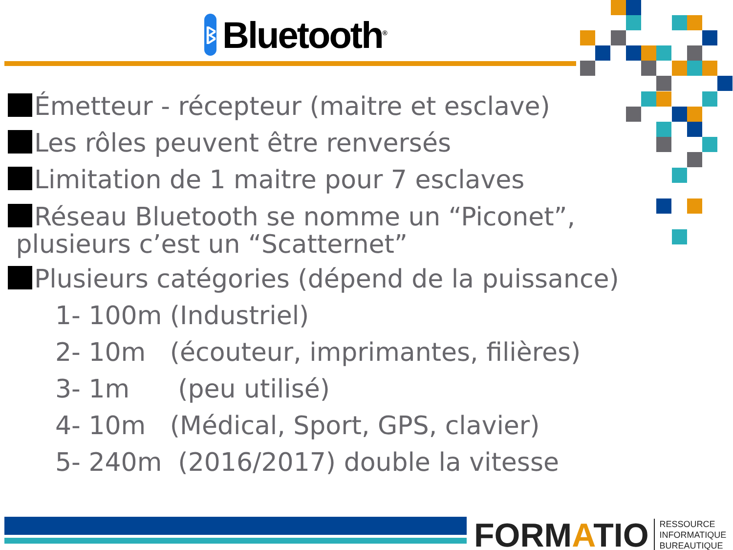ᛒ
Bluetooth<sup>®</sup>
Émetteur - récepteur (maitre et esclave)
Les rôles peuvent être renversés
Limitation de 1 maitre pour 7 esclaves
Réseau Bluetooth se nomme un “Piconet”,
plusieurs c’est un “Scatternet”
Plusieurs catégories (dépend de la puissance)
1- 100m (Industriel)
2- 10m (écouteur, imprimantes, filières)
3- 1m (peu utilisé)
4- 10m (Médical, Sport, GPS, clavier)
5- 240m (2016/2017) double la vitesse
FORMATIO
RESSOURCE
INFORMATIQUE
BUREAUTIQUE